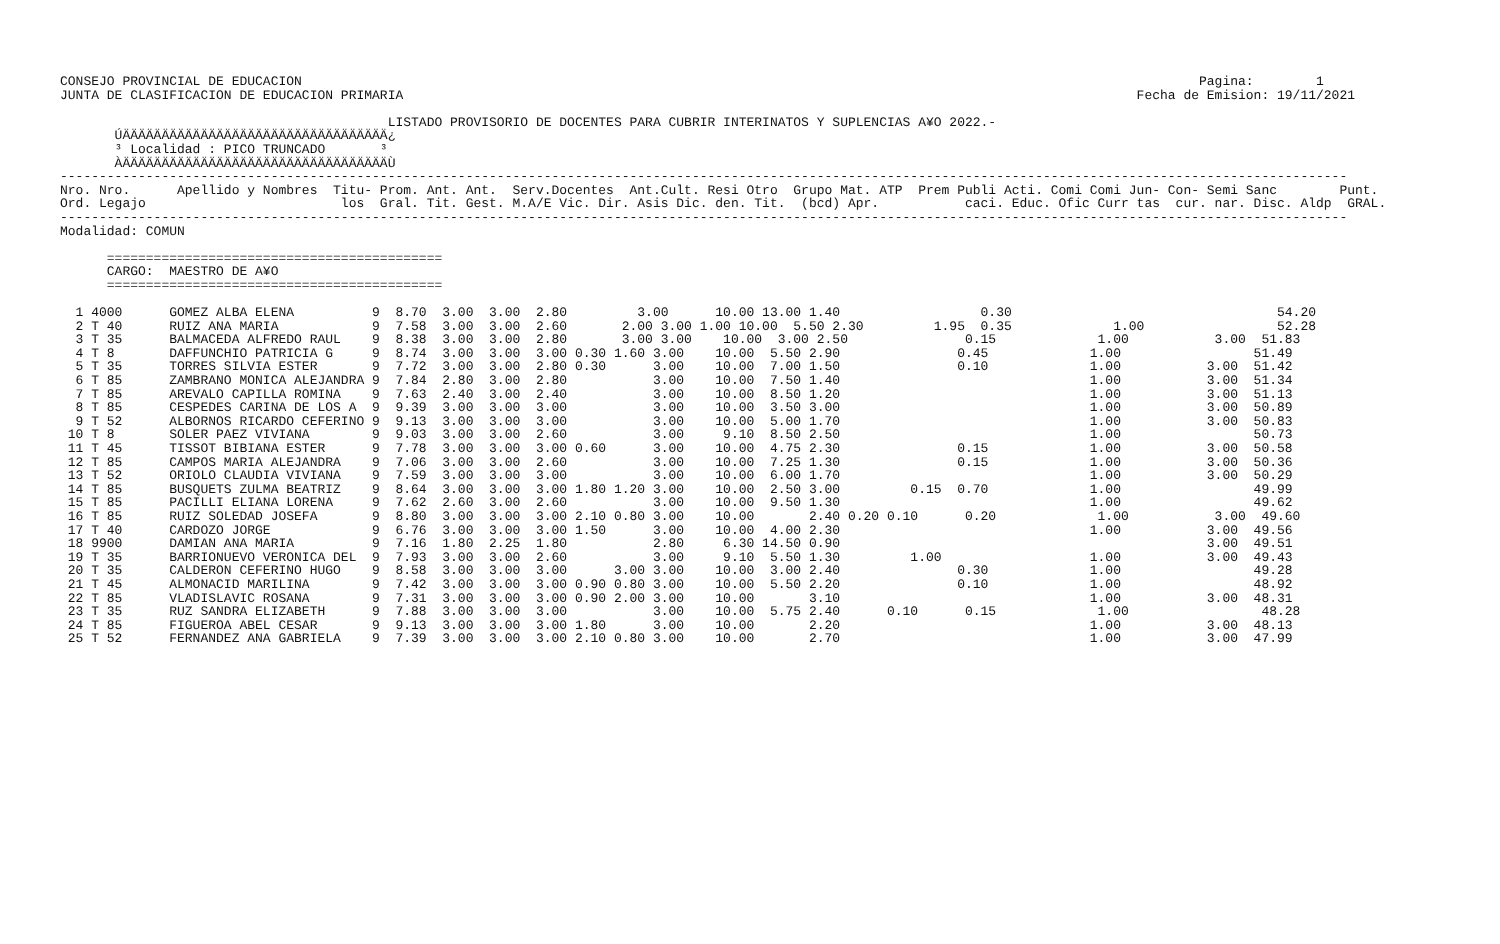CONSEJO PROVINCIAL DE EDUCACION                                                                                                                   Pagina:        1
JUNTA DE CLASIFICACION DE EDUCACION PRIMARIA                                                                                              Fecha de Emision: 19/11/2021

                                          LISTADO PROVISORIO DE DOCENTES PARA CUBRIR INTERINATOS Y SUPLENCIAS A¥O 2022.-
       ÚÄÄÄÄÄÄÄÄÄÄÄÄÄÄÄÄÄÄÄÄÄÄÄÄÄÄÄÄÄÄÄÄÄÄ¿
       ³ Localidad : PICO TRUNCADO       ³
       ÀÄÄÄÄÄÄÄÄÄÄÄÄÄÄÄÄÄÄÄÄÄÄÄÄÄÄÄÄÄÄÄÄÄÄÙ
---------------------------------------------------------------------------------------------------------------------------------------------------------------------
Nro. Nro.      Apellido y Nombres  Titu- Prom. Ant. Ant.  Serv.Docentes  Ant.Cult. Resi Otro  Grupo Mat. ATP  Prem Publi Acti. Comi Comi Jun- Con- Semi Sanc        Punt.
Ord. Legajo                         los  Gral. Tit. Gest. M.A/E Vic. Dir. Asis Dic. den. Tit.  (bcd) Apr.           caci. Educ. Ofic Curr tas  cur. nar. Disc. Aldp  GRAL.
---------------------------------------------------------------------------------------------------------------------------------------------------------------------
Modalidad: COMUN

      ===========================================
      CARGO:  MAESTRO DE A¥O
      ===========================================

  1 4000      GOMEZ ALBA ELENA          9  8.70  3.00  3.00  2.80         3.00      10.00 13.00 1.40                  0.30                                  54.20
  2 T 40      RUIZ ANA MARIA            9  7.58  3.00  3.00  2.60       2.00 3.00 1.00 10.00  5.50 2.30         1.95  0.35             1.00                 52.28
  3 T 35      BALMACEDA ALFREDO RAUL    9  8.38  3.00  3.00  2.80       3.00 3.00    10.00  3.00 2.50               0.15             1.00           3.00  51.83
  4 T 8       DAFFUNCHIO PATRICIA G     9  8.74  3.00  3.00  3.00 0.30 1.60 3.00    10.00  5.50 2.90               0.45             1.00                 51.49
  5 T 35      TORRES SILVIA ESTER       9  7.72  3.00  3.00  2.80 0.30      3.00    10.00  7.00 1.50               0.10             1.00           3.00  51.42
  6 T 85      ZAMBRANO MONICA ALEJANDRA 9  7.84  2.80  3.00  2.80           3.00    10.00  7.50 1.40                                1.00           3.00  51.34
  7 T 85      AREVALO CAPILLA ROMINA    9  7.63  2.40  3.00  2.40           3.00    10.00  8.50 1.20                                1.00           3.00  51.13
  8 T 85      CESPEDES CARINA DE LOS A  9  9.39  3.00  3.00  3.00           3.00    10.00  3.50 3.00                                1.00           3.00  50.89
  9 T 52      ALBORNOS RICARDO CEFERINO 9  9.13  3.00  3.00  3.00           3.00    10.00  5.00 1.70                                1.00           3.00  50.83
 10 T 8       SOLER PAEZ VIVIANA        9  9.03  3.00  3.00  2.60           3.00     9.10  8.50 2.50                                1.00                 50.73
 11 T 45      TISSOT BIBIANA ESTER      9  7.78  3.00  3.00  3.00 0.60      3.00    10.00  4.75 2.30               0.15             1.00           3.00  50.58
 12 T 85      CAMPOS MARIA ALEJANDRA    9  7.06  3.00  3.00  2.60           3.00    10.00  7.25 1.30               0.15             1.00           3.00  50.36
 13 T 52      ORIOLO CLAUDIA VIVIANA    9  7.59  3.00  3.00  3.00           3.00    10.00  6.00 1.70                                1.00           3.00  50.29
 14 T 85      BUSQUETS ZULMA BEATRIZ    9  8.64  3.00  3.00  3.00 1.80 1.20 3.00    10.00  2.50 3.00         0.15  0.70             1.00                 49.99
 15 T 85      PACILLI ELIANA LORENA     9  7.62  2.60  3.00  2.60           3.00    10.00  9.50 1.30                                1.00                 49.62
 16 T 85      RUIZ SOLEDAD JOSEFA       9  8.80  3.00  3.00  3.00 2.10 0.80 3.00    10.00       2.40 0.20 0.10      0.20             1.00           3.00  49.60
 17 T 40      CARDOZO JORGE             9  6.76  3.00  3.00  3.00 1.50      3.00    10.00  4.00 2.30                                1.00           3.00  49.56
 18 9900      DAMIAN ANA MARIA          9  7.16  1.80  2.25  1.80           2.80     6.30 14.50 0.90                                               3.00  49.51
 19 T 35      BARRIONUEVO VERONICA DEL  9  7.93  3.00  3.00  2.60           3.00     9.10  5.50 1.30         1.00                   1.00           3.00  49.43
 20 T 35      CALDERON CEFERINO HUGO    9  8.58  3.00  3.00  3.00      3.00 3.00    10.00  3.00 2.40               0.30             1.00                 49.28
 21 T 45      ALMONACID MARILINA        9  7.42  3.00  3.00  3.00 0.90 0.80 3.00    10.00  5.50 2.20               0.10             1.00                 48.92
 22 T 85      VLADISLAVIC ROSANA        9  7.31  3.00  3.00  3.00 0.90 2.00 3.00    10.00       3.10                                1.00           3.00  48.31
 23 T 35      RUZ SANDRA ELIZABETH      9  7.88  3.00  3.00  3.00           3.00    10.00  5.75 2.40      0.10      0.15             1.00                 48.28
 24 T 85      FIGUEROA ABEL CESAR       9  9.13  3.00  3.00  3.00 1.80      3.00    10.00       2.20                                1.00           3.00  48.13
 25 T 52      FERNANDEZ ANA GABRIELA    9  7.39  3.00  3.00  3.00 2.10 0.80 3.00    10.00       2.70                                1.00           3.00  47.99